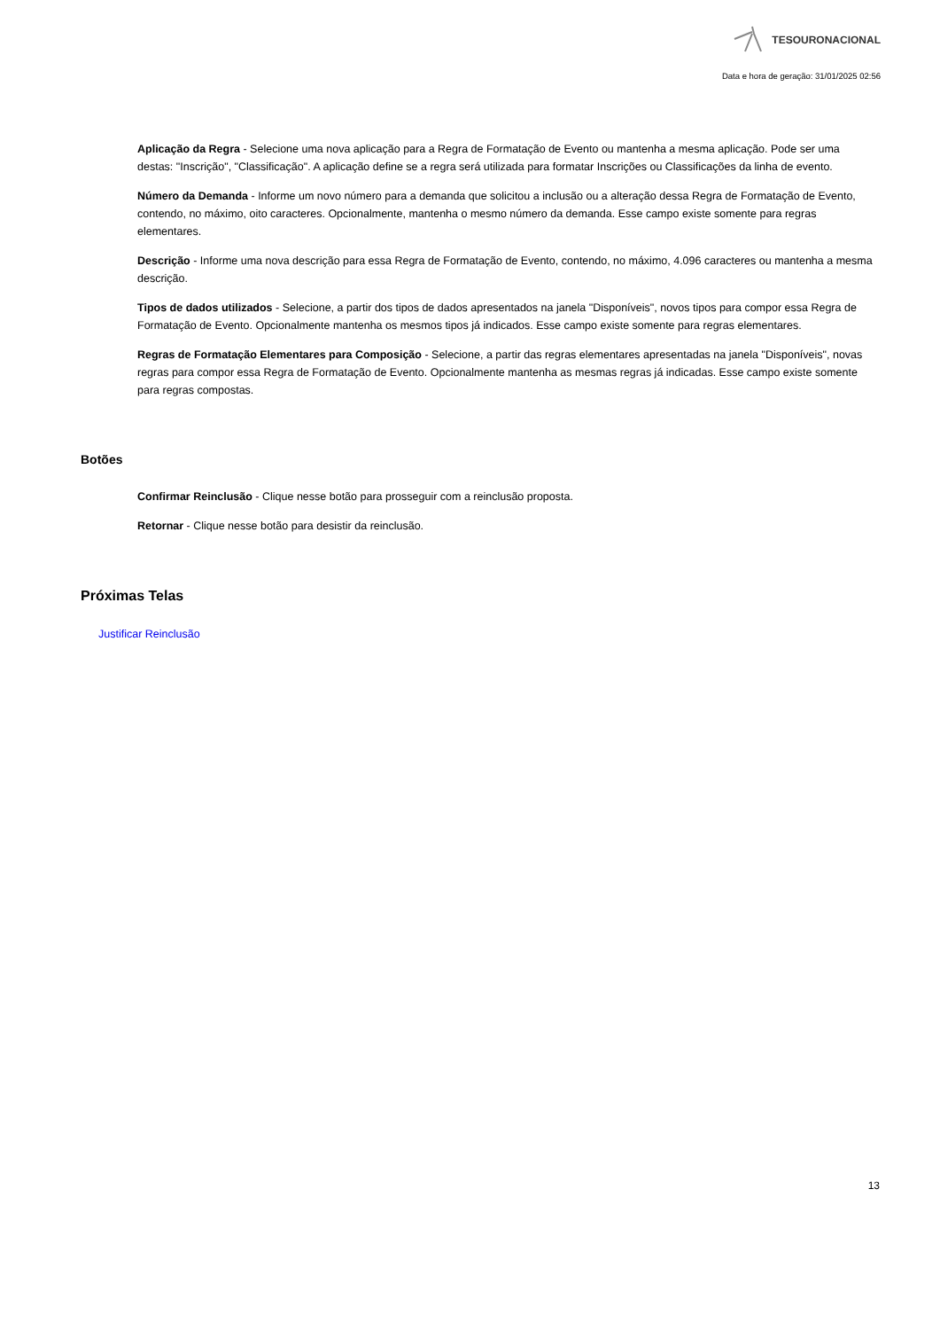TESOURONACIONAL
Data e hora de geração: 31/01/2025 02:56
Aplicação da Regra - Selecione uma nova aplicação para a Regra de Formatação de Evento ou mantenha a mesma aplicação. Pode ser uma destas: "Inscrição", "Classificação". A aplicação define se a regra será utilizada para formatar Inscrições ou Classificações da linha de evento.
Número da Demanda - Informe um novo número para a demanda que solicitou a inclusão ou a alteração dessa Regra de Formatação de Evento, contendo, no máximo, oito caracteres. Opcionalmente, mantenha o mesmo número da demanda. Esse campo existe somente para regras elementares.
Descrição - Informe uma nova descrição para essa Regra de Formatação de Evento, contendo, no máximo, 4.096 caracteres ou mantenha a mesma descrição.
Tipos de dados utilizados - Selecione, a partir dos tipos de dados apresentados na janela "Disponíveis", novos tipos para compor essa Regra de Formatação de Evento. Opcionalmente mantenha os mesmos tipos já indicados. Esse campo existe somente para regras elementares.
Regras de Formatação Elementares para Composição - Selecione, a partir das regras elementares apresentadas na janela "Disponíveis", novas regras para compor essa Regra de Formatação de Evento. Opcionalmente mantenha as mesmas regras já indicadas. Esse campo existe somente para regras compostas.
Botões
Confirmar Reinclusão - Clique nesse botão para prosseguir com a reinclusão proposta.
Retornar - Clique nesse botão para desistir da reinclusão.
Próximas Telas
Justificar Reinclusão
13